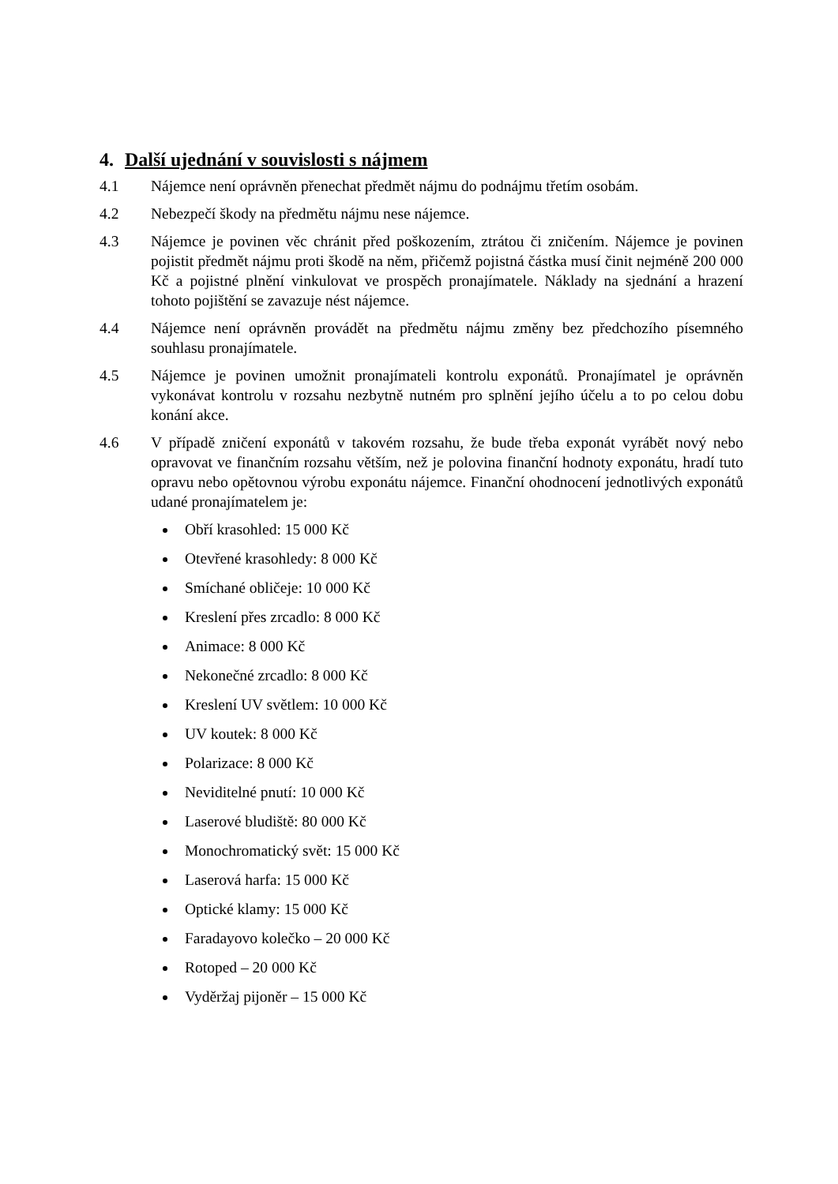4. Další ujednání v souvislosti s nájmem
4.1 Nájemce není oprávněn přenechat předmět nájmu do podnájmu třetím osobám.
4.2 Nebezpečí škody na předmětu nájmu nese nájemce.
4.3 Nájemce je povinen věc chránit před poškozením, ztrátou či zničením. Nájemce je povinen pojistit předmět nájmu proti škodě na něm, přičemž pojistná částka musí činit nejméně 200 000 Kč a pojistné plnění vinkulovat ve prospěch pronajímatele. Náklady na sjednání a hrazení tohoto pojištění se zavazuje nést nájemce.
4.4 Nájemce není oprávněn provádět na předmětu nájmu změny bez předchozího písemného souhlasu pronajímatele.
4.5 Nájemce je povinen umožnit pronajímateli kontrolu exponátů. Pronajímatel je oprávněn vykonávat kontrolu v rozsahu nezbytně nutném pro splnění jejího účelu a to po celou dobu konání akce.
4.6 V případě zničení exponátů v takovém rozsahu, že bude třeba exponát vyrábět nový nebo opravovat ve finančním rozsahu větším, než je polovina finanční hodnoty exponátu, hradí tuto opravu nebo opětovnou výrobu exponátu nájemce. Finanční ohodnocení jednotlivých exponátů udané pronajímatelem je:
Obří krasohled: 15 000 Kč
Otevřené krasohledy: 8 000 Kč
Smíchané obličeje: 10 000 Kč
Kreslení přes zrcadlo: 8 000 Kč
Animace: 8 000 Kč
Nekonečné zrcadlo: 8 000 Kč
Kreslení UV světlem: 10 000 Kč
UV koutek: 8 000 Kč
Polarizace: 8 000 Kč
Neviditelné pnutí: 10 000 Kč
Laserové bludiště: 80 000 Kč
Monochromatický svět: 15 000 Kč
Laserová harfa: 15 000 Kč
Optické klamy: 15 000 Kč
Faradayovo kolečko – 20 000 Kč
Rotoped – 20 000 Kč
Vyděržaj pijoněr – 15 000 Kč